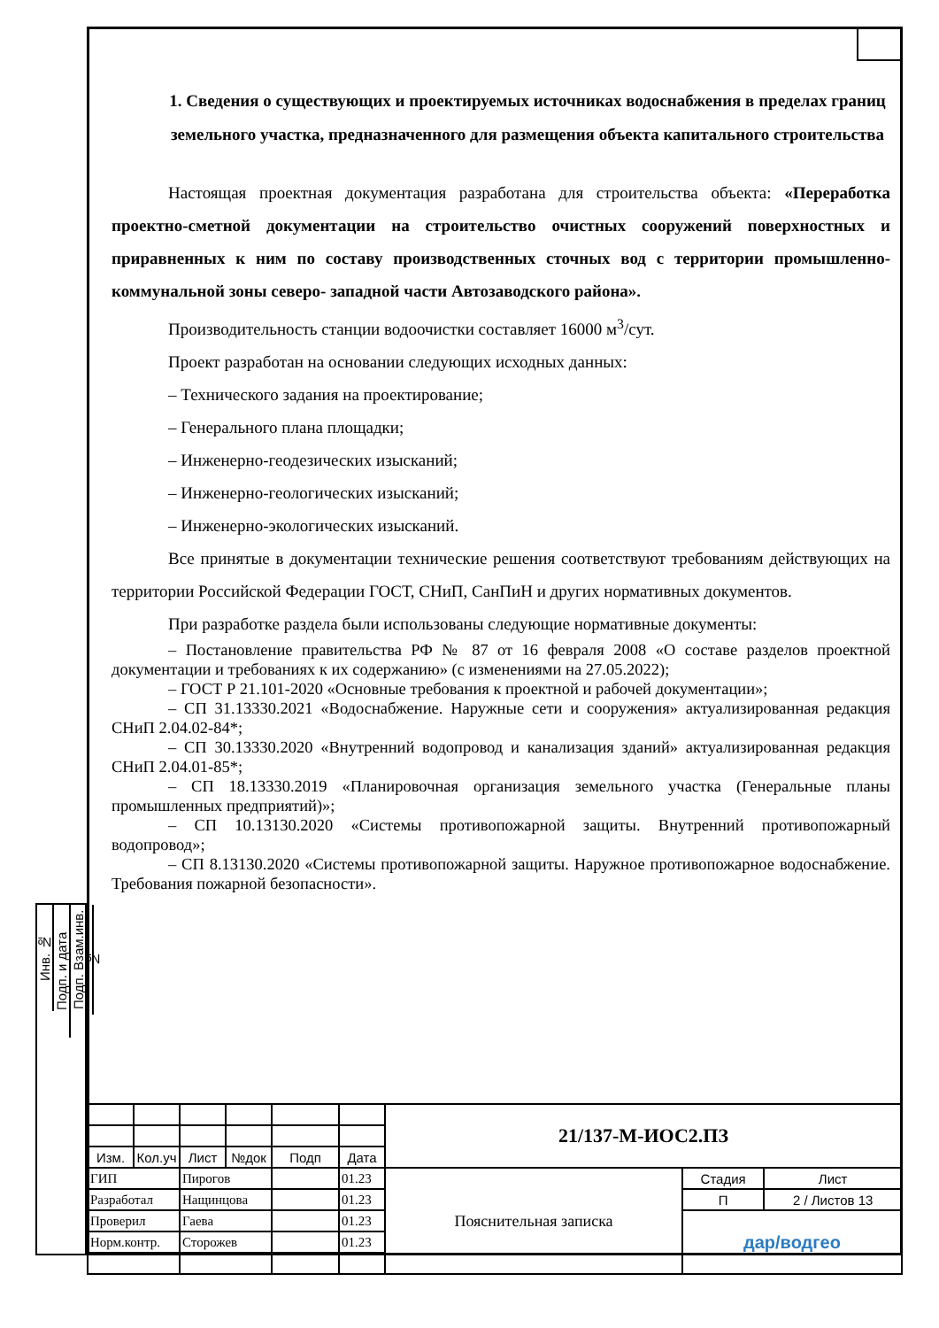1. Сведения о существующих и проектируемых источниках водоснабжения в пределах границ земельного участка, предназначенного для размещения объекта капитального строительства
Настоящая проектная документация разработана для строительства объекта: «Переработка проектно-сметной документации на строительство очистных сооружений поверхностных и приравненных к ним по составу производственных сточных вод с территории промышленно-коммунальной зоны северо- западной части Автозаводского района».
Производительность станции водоочистки составляет 16000 м<sup>3</sup>/сут.
Проект разработан на основании следующих исходных данных:
– Технического задания на проектирование;
– Генерального плана площадки;
– Инженерно-геодезических изысканий;
– Инженерно-геологических изысканий;
– Инженерно-экологических изысканий.
Все принятые в документации технические решения соответствуют требованиям действующих на территории Российской Федерации ГОСТ, СНиП, СанПиН и других нормативных документов.
При разработке раздела были использованы следующие нормативные документы:
– Постановление правительства РФ № 87 от 16 февраля 2008 «О составе разделов проектной документации и требованиях к их содержанию» (с изменениями на 27.05.2022);
– ГОСТ Р 21.101-2020 «Основные требования к проектной и рабочей документации»;
– СП 31.13330.2021 «Водоснабжение. Наружные сети и сооружения» актуализированная редакция СНиП 2.04.02-84*;
– СП 30.13330.2020 «Внутренний водопровод и канализация зданий» актуализированная редакция СНиП 2.04.01-85*;
– СП 18.13330.2019 «Планировочная организация земельного участка (Генеральные планы промышленных предприятий)»;
– СП 10.13130.2020 «Системы противопожарной защиты. Внутренний противопожарный водопровод»;
– СП 8.13130.2020 «Системы противопожарной защиты. Наружное противопожарное водоснабжение. Требования пожарной безопасности».
Инв. №
Подп. и дата
Подп. Взам.инв.№
| | | | | | | 21/137-М-ИОС2.ПЗ | | |
| Изм. | Кол.уч | Лист | №док | Подп | Дата | | | |
| ГИП | | Пирогов | | | 01.23 | Пояснительная записка | Стадия | Лист |
| Разработал | | Нащинцова | | | 01.23 | | П | 2 / Листов 13 |
| Проверил | | Гаева | | | 01.23 | | дар/водгео | |
| Норм.контр. | | Сторожев | | | 01.23 | | | |